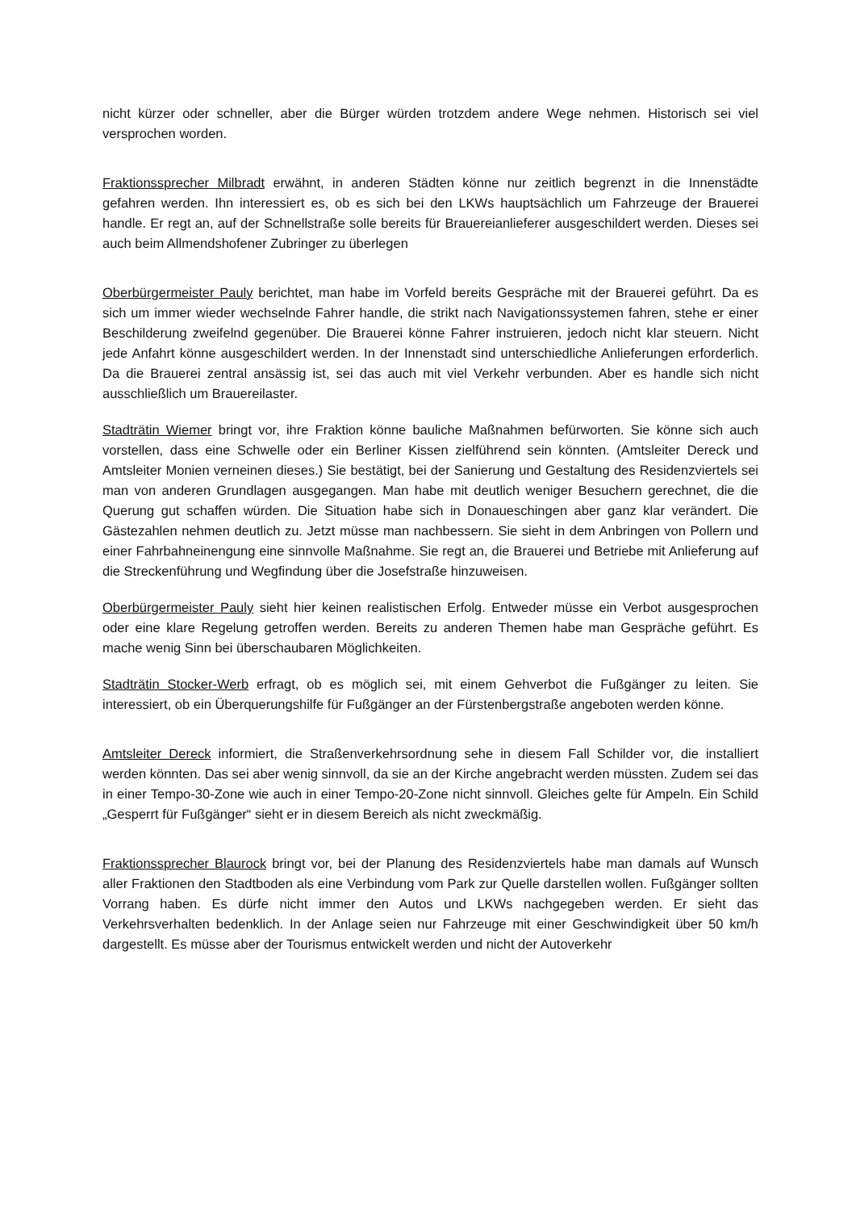nicht kürzer oder schneller, aber die Bürger würden trotzdem andere Wege nehmen. Historisch sei viel versprochen worden.
Fraktionssprecher Milbradt erwähnt, in anderen Städten könne nur zeitlich begrenzt in die Innenstädte gefahren werden. Ihn interessiert es, ob es sich bei den LKWs hauptsächlich um Fahrzeuge der Brauerei handle. Er regt an, auf der Schnellstraße solle bereits für Brauereianlieferer ausgeschildert werden. Dieses sei auch beim Allmendshofener Zubringer zu überlegen
Oberbürgermeister Pauly berichtet, man habe im Vorfeld bereits Gespräche mit der Brauerei geführt. Da es sich um immer wieder wechselnde Fahrer handle, die strikt nach Navigationssystemen fahren, stehe er einer Beschilderung zweifelnd gegenüber. Die Brauerei könne Fahrer instruieren, jedoch nicht klar steuern. Nicht jede Anfahrt könne ausgeschildert werden. In der Innenstadt sind unterschiedliche Anlieferungen erforderlich. Da die Brauerei zentral ansässig ist, sei das auch mit viel Verkehr verbunden. Aber es handle sich nicht ausschließlich um Brauereilaster.
Stadträtin Wiemer bringt vor, ihre Fraktion könne bauliche Maßnahmen befürworten. Sie könne sich auch vorstellen, dass eine Schwelle oder ein Berliner Kissen zielführend sein könnten. (Amtsleiter Dereck und Amtsleiter Monien verneinen dieses.) Sie bestätigt, bei der Sanierung und Gestaltung des Residenzviertels sei man von anderen Grundlagen ausgegangen. Man habe mit deutlich weniger Besuchern gerechnet, die die Querung gut schaffen würden. Die Situation habe sich in Donaueschingen aber ganz klar verändert. Die Gästezahlen nehmen deutlich zu. Jetzt müsse man nachbessern. Sie sieht in dem Anbringen von Pollern und einer Fahrbahneinengung eine sinnvolle Maßnahme. Sie regt an, die Brauerei und Betriebe mit Anlieferung auf die Streckenführung und Wegfindung über die Josefstraße hinzuweisen.
Oberbürgermeister Pauly sieht hier keinen realistischen Erfolg. Entweder müsse ein Verbot ausgesprochen oder eine klare Regelung getroffen werden. Bereits zu anderen Themen habe man Gespräche geführt. Es mache wenig Sinn bei überschaubaren Möglichkeiten.
Stadträtin Stocker-Werb erfragt, ob es möglich sei, mit einem Gehverbot die Fußgänger zu leiten. Sie interessiert, ob ein Überquerungshilfe für Fußgänger an der Fürstenbergstraße angeboten werden könne.
Amtsleiter Dereck informiert, die Straßenverkehrsordnung sehe in diesem Fall Schilder vor, die installiert werden könnten. Das sei aber wenig sinnvoll, da sie an der Kirche angebracht werden müssten. Zudem sei das in einer Tempo-30-Zone wie auch in einer Tempo-20-Zone nicht sinnvoll. Gleiches gelte für Ampeln. Ein Schild „Gesperrt für Fußgänger“ sieht er in diesem Bereich als nicht zweckmäßig.
Fraktionssprecher Blaurock bringt vor, bei der Planung des Residenzviertels habe man damals auf Wunsch aller Fraktionen den Stadtboden als eine Verbindung vom Park zur Quelle darstellen wollen. Fußgänger sollten Vorrang haben. Es dürfe nicht immer den Autos und LKWs nachgegeben werden. Er sieht das Verkehrsverhalten bedenklich. In der Anlage seien nur Fahrzeuge mit einer Geschwindigkeit über 50 km/h dargestellt. Es müsse aber der Tourismus entwickelt werden und nicht der Autoverkehr